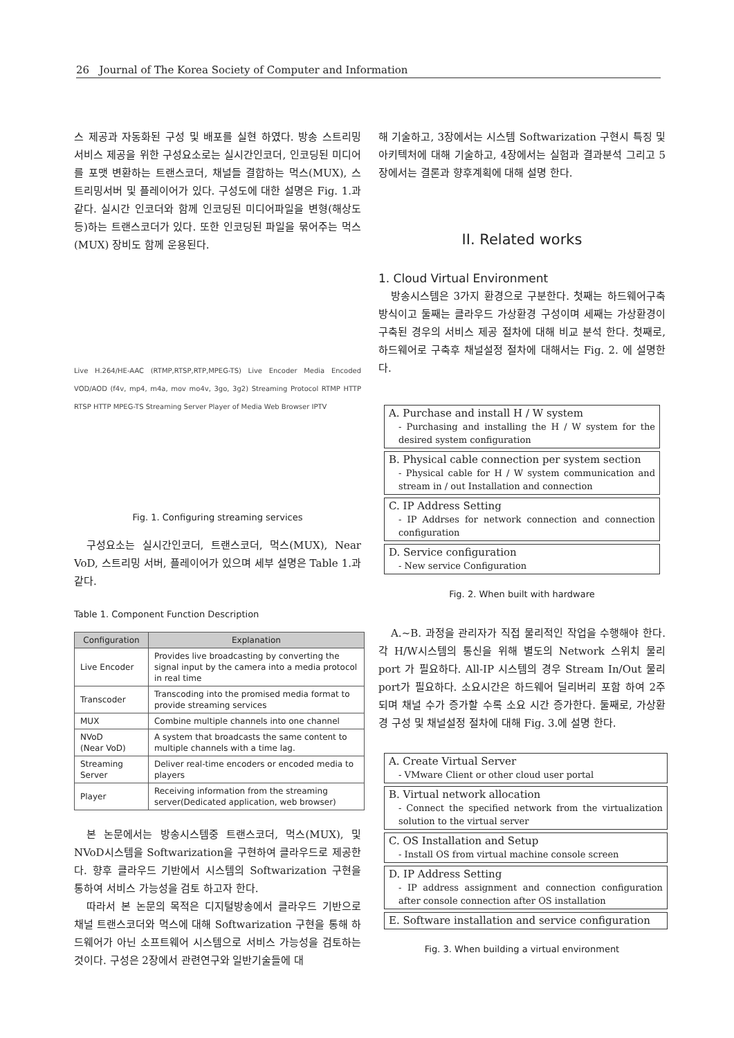26 Journal of The Korea Society of Computer and Information
스 제공과 자동화된 구성 및 배포를 실현 하였다. 방송 스트리밍 서비스 제공을 위한 구성요소로는 실시간인코더, 인코딩된 미디어를 포맷 변환하는 트랜스코더, 채널들 결합하는 먹스(MUX), 스트리밍서버 및 플레이어가 있다. 구성도에 대한 설명은 Fig. 1.과 같다. 실시간 인코더와 함께 인코딩된 미디어파일을 변형(해상도 등)하는 트랜스코더가 있다. 또한 인코딩된 파일을 묶어주는 먹스(MUX) 장비도 함께 운용된다.
Live H.264/HE-AAC (RTMP,RTSP,RTP,MPEG-TS) Live Encoder Media Encoded VOD/AOD (f4v, mp4, m4a, mov mo4v, 3go, 3g2) Streaming Protocol RTMP HTTP RTSP HTTP MPEG-TS Streaming Server Player of Media Web Browser IPTV
Fig. 1. Configuring streaming services
구성요소는 실시간인코더, 트랜스코더, 먹스(MUX), Near VoD, 스트리밍 서버, 플레이어가 있으며 세부 설명은 Table 1.과 같다.
Table 1. Component Function Description
| Configuration | Explanation |
| --- | --- |
| Live Encoder | Provides live broadcasting by converting the signal input by the camera into a media protocol in real time |
| Transcoder | Transcoding into the promised media format to provide streaming services |
| MUX | Combine multiple channels into one channel |
| NVoD (Near VoD) | A system that broadcasts the same content to multiple channels with a time lag. |
| Streaming Server | Deliver real-time encoders or encoded media to players |
| Player | Receiving information from the streaming server(Dedicated application, web browser) |
본 논문에서는 방송시스템중 트랜스코더, 먹스(MUX), 및 NVoD시스템을 Softwarization을 구현하여 클라우드로 제공한다. 향후 클라우드 기반에서 시스템의 Softwarization 구현을 통하여 서비스 가능성을 검토 하고자 한다.
따라서 본 논문의 목적은 디지털방송에서 클라우드 기반으로 채널 트랜스코더와 먹스에 대해 Softwarization 구현을 통해 하드웨어가 아닌 소프트웨어 시스템으로 서비스 가능성을 검토하는 것이다. 구성은 2장에서 관련연구와 일반기술들에 대
해 기술하고, 3장에서는 시스템 Softwarization 구현시 특징 및 아키텍처에 대해 기술하고, 4장에서는 실험과 결과분석 그리고 5장에서는 결론과 향후계획에 대해 설명 한다.
II. Related works
1. Cloud Virtual Environment
방송시스템은 3가지 환경으로 구분한다. 첫째는 하드웨어구축 방식이고 둘째는 클라우드 가상환경 구성이며 세째는 가상환경이 구축된 경우의 서비스 제공 절차에 대해 비교 분석 한다. 첫째로, 하드웨어로 구축후 채널설정 절차에 대해서는 Fig. 2. 에 설명한다.
A. Purchase and install H / W system
- Purchasing and installing the H / W system for the desired system configuration
B. Physical cable connection per system section
- Physical cable for H / W system communication and stream in / out Installation and connection
C. IP Address Setting
- IP Addrses for network connection and connection configuration
D. Service configuration
- New service Configuration
Fig. 2. When built with hardware
A.~B. 과정을 관리자가 직접 물리적인 작업을 수행해야 한다. 각 H/W시스템의 통신을 위해 별도의 Network 스위치 물리 port 가 필요하다. All-IP 시스템의 경우 Stream In/Out 물리 port가 필요하다. 소요시간은 하드웨어 딜리버리 포함 하여 2주 되며 채널 수가 증가할 수록 소요 시간 증가한다. 둘째로, 가상환경 구성 및 채널설정 절차에 대해 Fig. 3.에 설명 한다.
A. Create Virtual Server
- VMware Client or other cloud user portal
B. Virtual network allocation
- Connect the specified network from the virtualization solution to the virtual server
C. OS Installation and Setup
- Install OS from virtual machine console screen
D. IP Address Setting
- IP address assignment and connection configuration after console connection after OS installation
E. Software installation and service configuration
Fig. 3. When building a virtual environment